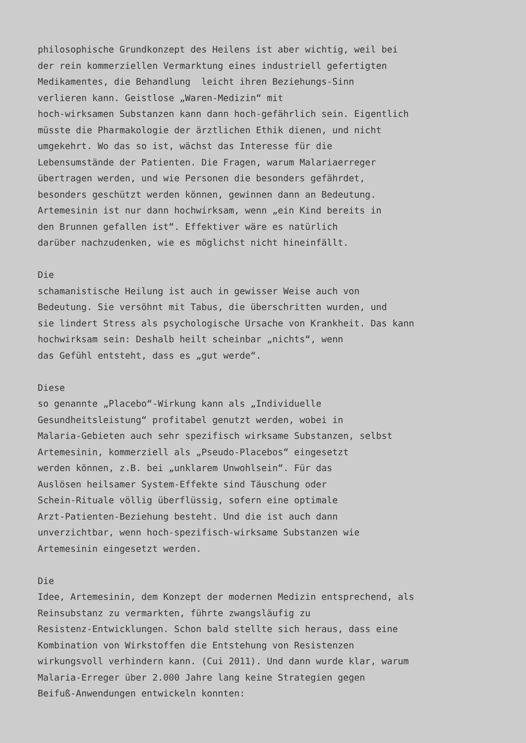philosophische Grundkonzept des Heilens ist aber wichtig, weil bei der rein kommerziellen Vermarktung eines industriell gefertigten Medikamentes, die Behandlung leicht ihren Beziehungs-Sinn verlieren kann. Geistlose „Waren-Medizin“ mit hoch-wirksamen Substanzen kann dann hoch-gefährlich sein. Eigentlich müsste die Pharmakologie der ärztlichen Ethik dienen, und nicht umgekehrt. Wo das so ist, wächst das Interesse für die Lebensumstände der Patienten. Die Fragen, warum Malariaerreger übertragen werden, und wie Personen die besonders gefährdet, besonders geschützt werden können, gewinnen dann an Bedeutung. Artemesinin ist nur dann hochwirksam, wenn „ein Kind bereits in den Brunnen gefallen ist“. Effektiver wäre es natürlich darüber nachzudenken, wie es möglichst nicht hineinfällt. Die schamanistische Heilung ist auch in gewisser Weise auch von Bedeutung. Sie versöhnt mit Tabus, die überschritten wurden, und sie lindert Stress als psychologische Ursache von Krankheit. Das kann hochwirksam sein: Deshalb heilt scheinbar „nichts“, wenn das Gefühl entsteht, dass es „gut werde“. Diese so genannte „Placebo“-Wirkung kann als „Individuelle Gesundheitsleistung“ profitabel genutzt werden, wobei in Malaria-Gebieten auch sehr spezifisch wirksame Substanzen, selbst Artemesinin, kommerziell als „Pseudo-Placebos“ eingesetzt werden können, z.B. bei „unklarem Unwohlsein“. Für das Auslösen heilsamer System-Effekte sind Täuschung oder Schein-Rituale völlig überflüssig, sofern eine optimale Arzt-Patienten-Beziehung besteht. Und die ist auch dann unverzichtbar, wenn hoch-spezifisch-wirksame Substanzen wie Artemesinin eingesetzt werden. Die Idee, Artemesinin, dem Konzept der modernen Medizin entsprechend, als Reinsubstanz zu vermarkten, führte zwangsläufig zu Resistenz-Entwicklungen. Schon bald stellte sich heraus, dass eine Kombination von Wirkstoffen die Entstehung von Resistenzen wirkungsvoll verhindern kann. (Cui 2011). Und dann wurde klar, warum Malaria-Erreger über 2.000 Jahre lang keine Strategien gegen Beifuß-Anwendungen entwickeln konnten: